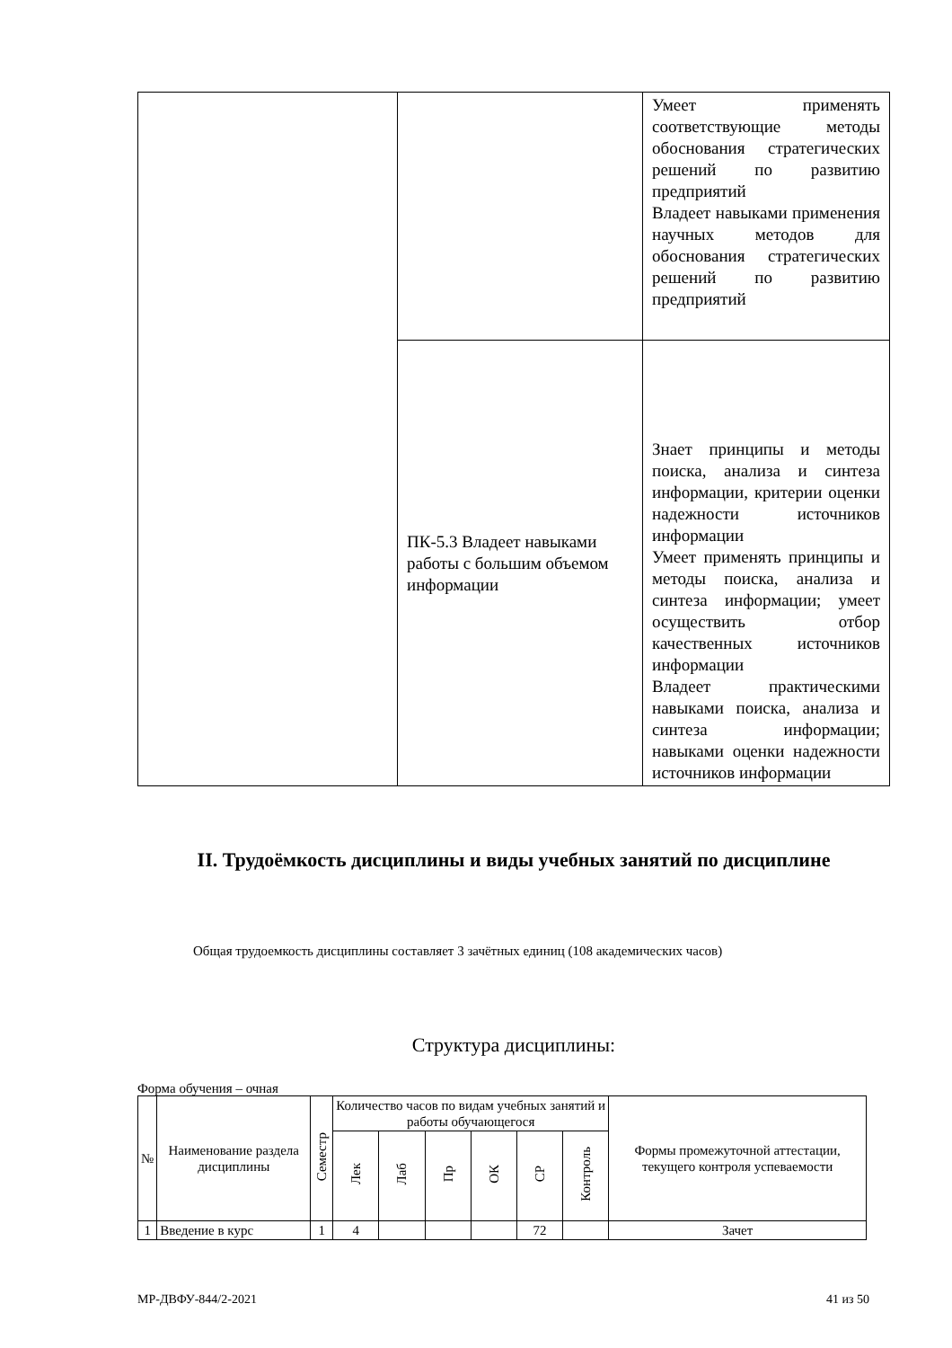| | | Умеет применять соответствующие методы обоснования стратегических решений по развитию предприятий Владеет навыками применения научных методов для обоснования стратегических решений по развитию предприятий |
| | ПК-5.3 Владеет навыками работы с большим объемом информации | Знает принципы и методы поиска, анализа и синтеза информации, критерии оценки надежности источников информации Умеет применять принципы и методы поиска, анализа и синтеза информации; умеет осуществить отбор качественных источников информации Владеет практическими навыками поиска, анализа и синтеза информации; навыками оценки надежности источников информации |
II. Трудоёмкость дисциплины и виды учебных занятий по дисциплине
Общая трудоемкость дисциплины составляет 3 зачётных единиц (108 академических часов)
Структура дисциплины:
Форма обучения – очная
| № | Наименование раздела дисциплины | Семестр | Количество часов по видам учебных занятий и работы обучающегося | | | | | | Формы промежуточной аттестации, текущего контроля успеваемости |
| --- | --- | --- | --- | --- | --- | --- | --- | --- | --- |
| | | | Лек | Лаб | Пр | ОК | СР | Контроль | |
| 1 | Введение в курс | 1 | 4 | | | | 72 | | Зачет |
МР-ДВФУ-844/2-2021 41 из 50